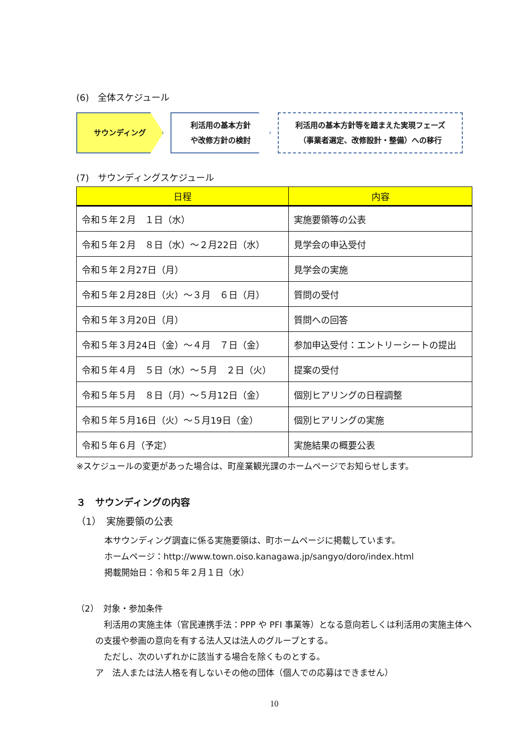(6)　全体スケジュール
サウンディング 利活用の基本方針
や改修方針の検討
利活用の基本方針等を踏まえた実現フェーズ
（事業者選定、改修設計・整備）への移行
(7)　サウンディングスケジュール
| 日程 | 内容 |
| --- | --- |
| 令和５年２月 １日（水） | 実施要領等の公表 |
| 令和５年２月 ８日（水）～２月22日（水） | 見学会の申込受付 |
| 令和５年２月27日（月） | 見学会の実施 |
| 令和５年２月28日（火）～３月 ６日（月） | 質問の受付 |
| 令和５年３月20日（月） | 質問への回答 |
| 令和５年３月24日（金）～４月 ７日（金） | 参加申込受付：エントリーシートの提出 |
| 令和５年４月 ５日（水）～５月 ２日（火） | 提案の受付 |
| 令和５年５月 ８日（月）～５月12日（金） | 個別ヒアリングの日程調整 |
| 令和５年５月16日（火）～５月19日（金） | 個別ヒアリングの実施 |
| 令和５年６月（予定） | 実施結果の概要公表 |
※スケジュールの変更があった場合は、町産業観光課のホームページでお知らせします。
３　サウンディングの内容
（1）　実施要領の公表
本サウンディング調査に係る実施要領は、町ホームページに掲載しています。
ホームページ：http://www.town.oiso.kanagawa.jp/sangyo/doro/index.html
掲載開始日：令和５年２月１日（水）
（2）　対象・参加条件
　利活用の実施主体（官民連携手法：PPP や PFI 事業等）となる意向若しくは利活用の実施主体への支援や参画の意向を有する法人又は法人のグループとする。
　ただし、次のいずれかに該当する場合を除くものとする。
ア　法人または法人格を有しないその他の団体（個人での応募はできません）
10